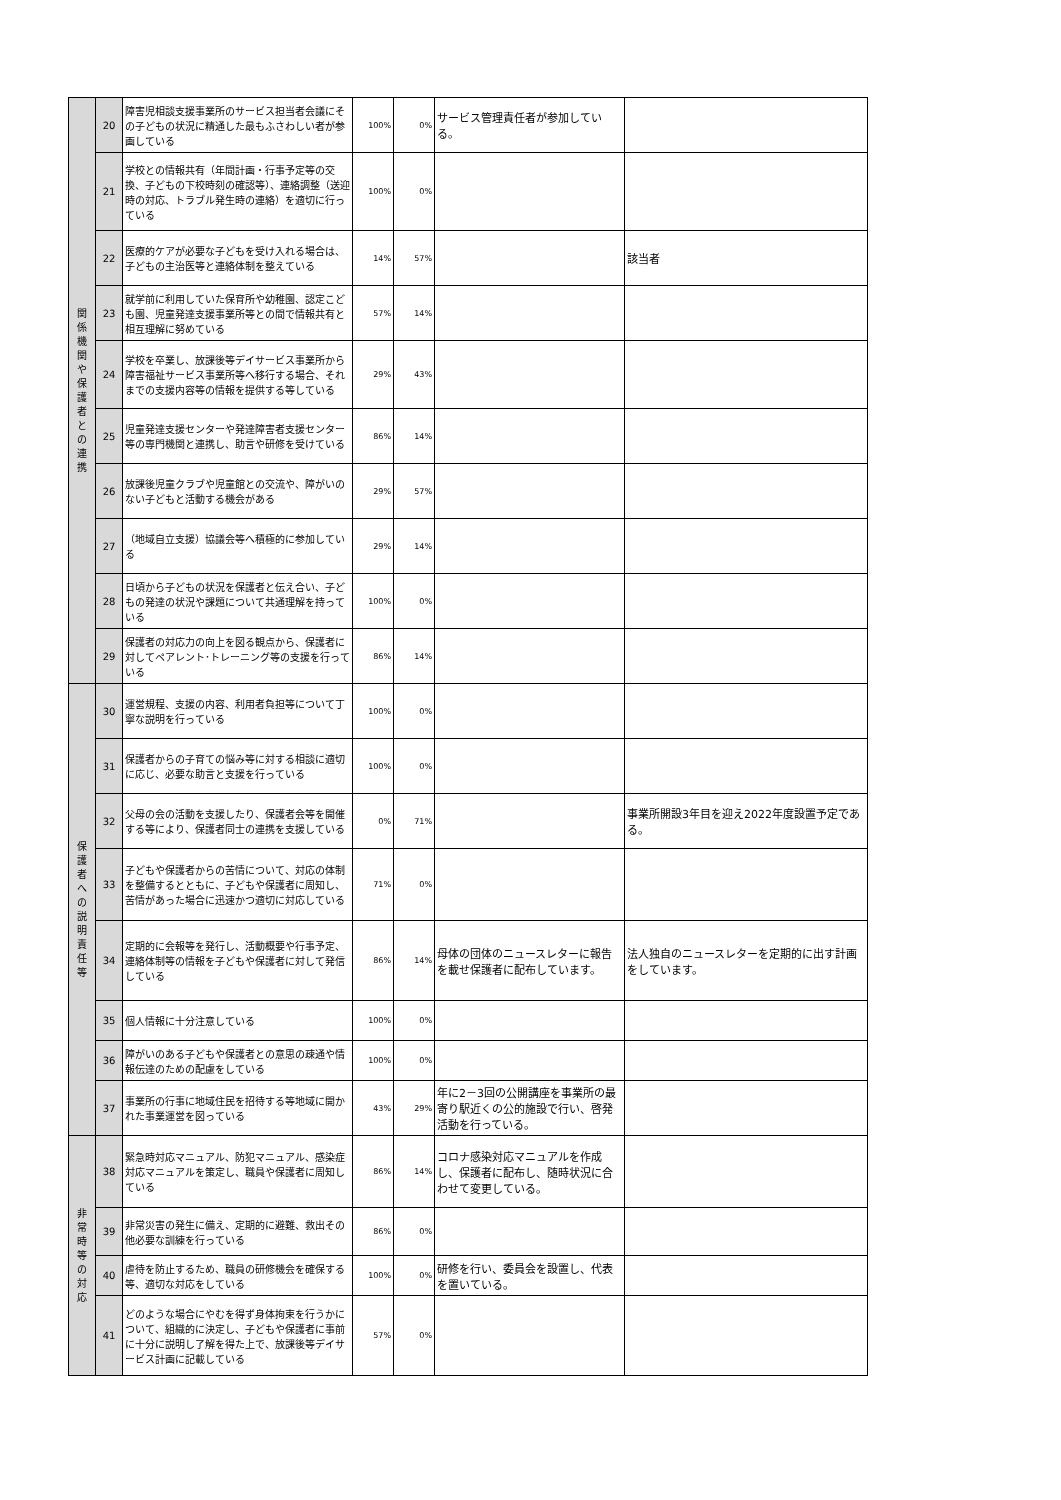| 関 係 機 関 や 保 護 者 と の 連 携 | 20 | 障害児相談支援事業所のサービス担当者会議にその子どもの状況に精通した最もふさわしい者が参画している | 100% | 0% | サービス管理責任者が参加している。 | |
| | 21 | 学校との情報共有（年間計画・行事予定等の交換、子どもの下校時刻の確認等）、連絡調整（送迎時の対応、トラブル発生時の連絡）を適切に行っている | 100% | 0% | | |
| | 22 | 医療的ケアが必要な子どもを受け入れる場合は、子どもの主治医等と連絡体制を整えている | 14% | 57% | | 該当者 |
| | 23 | 就学前に利用していた保育所や幼稚園、認定こども園、児童発達支援事業所等との間で情報共有と相互理解に努めている | 57% | 14% | | |
| | 24 | 学校を卒業し、放課後等デイサービス事業所から障害福祉サービス事業所等へ移行する場合、それまでの支援内容等の情報を提供する等している | 29% | 43% | | |
| | 25 | 児童発達支援センターや発達障害者支援センター等の専門機関と連携し、助言や研修を受けている | 86% | 14% | | |
| | 26 | 放課後児童クラブや児童館との交流や、障がいのない子どもと活動する機会がある | 29% | 57% | | |
| | 27 | （地域自立支援）協議会等へ積極的に参加している | 29% | 14% | | |
| | 28 | 日頃から子どもの状況を保護者と伝え合い、子どもの発達の状況や課題について共通理解を持っている | 100% | 0% | | |
| | 29 | 保護者の対応力の向上を図る観点から、保護者に対してペアレント･トレーニング等の支援を行っている | 86% | 14% | | |
| 保 護 者 へ の 説 明 責 任 等 | 30 | 運営規程、支援の内容、利用者負担等について丁寧な説明を行っている | 100% | 0% | | |
| | 31 | 保護者からの子育ての悩み等に対する相談に適切に応じ、必要な助言と支援を行っている | 100% | 0% | | |
| | 32 | 父母の会の活動を支援したり、保護者会等を開催する等により、保護者同士の連携を支援している | 0% | 71% | | 事業所開設3年目を迎え2022年度設置予定である。 |
| | 33 | 子どもや保護者からの苦情について、対応の体制を整備するとともに、子どもや保護者に周知し、苦情があった場合に迅速かつ適切に対応している | 71% | 0% | | |
| | 34 | 定期的に会報等を発行し、活動概要や行事予定、連絡体制等の情報を子どもや保護者に対して発信している | 86% | 14% | 母体の団体のニュースレターに報告を載せ保護者に配布しています。 | 法人独自のニュースレターを定期的に出す計画をしています。 |
| | 35 | 個人情報に十分注意している | 100% | 0% | | |
| | 36 | 障がいのある子どもや保護者との意思の疎通や情報伝達のための配慮をしている | 100% | 0% | | |
| | 37 | 事業所の行事に地域住民を招待する等地域に開かれた事業運営を図っている | 43% | 29% | 年に2－3回の公開講座を事業所の最寄り駅近くの公的施設で行い、啓発活動を行っている。 | |
| 非 常 時 等 の 対 応 | 38 | 緊急時対応マニュアル、防犯マニュアル、感染症対応マニュアルを策定し、職員や保護者に周知している | 86% | 14% | コロナ感染対応マニュアルを作成し、保護者に配布し、随時状況に合わせて変更している。 | |
| | 39 | 非常災害の発生に備え、定期的に避難、救出その他必要な訓練を行っている | 86% | 0% | | |
| | 40 | 虐待を防止するため、職員の研修機会を確保する等、適切な対応をしている | 100% | 0% | 研修を行い、委員会を設置し、代表を置いている。 | |
| | 41 | どのような場合にやむを得ず身体拘束を行うかについて、組織的に決定し、子どもや保護者に事前に十分に説明し了解を得た上で、放課後等デイサービス計画に記載している | 57% | 0% | | |